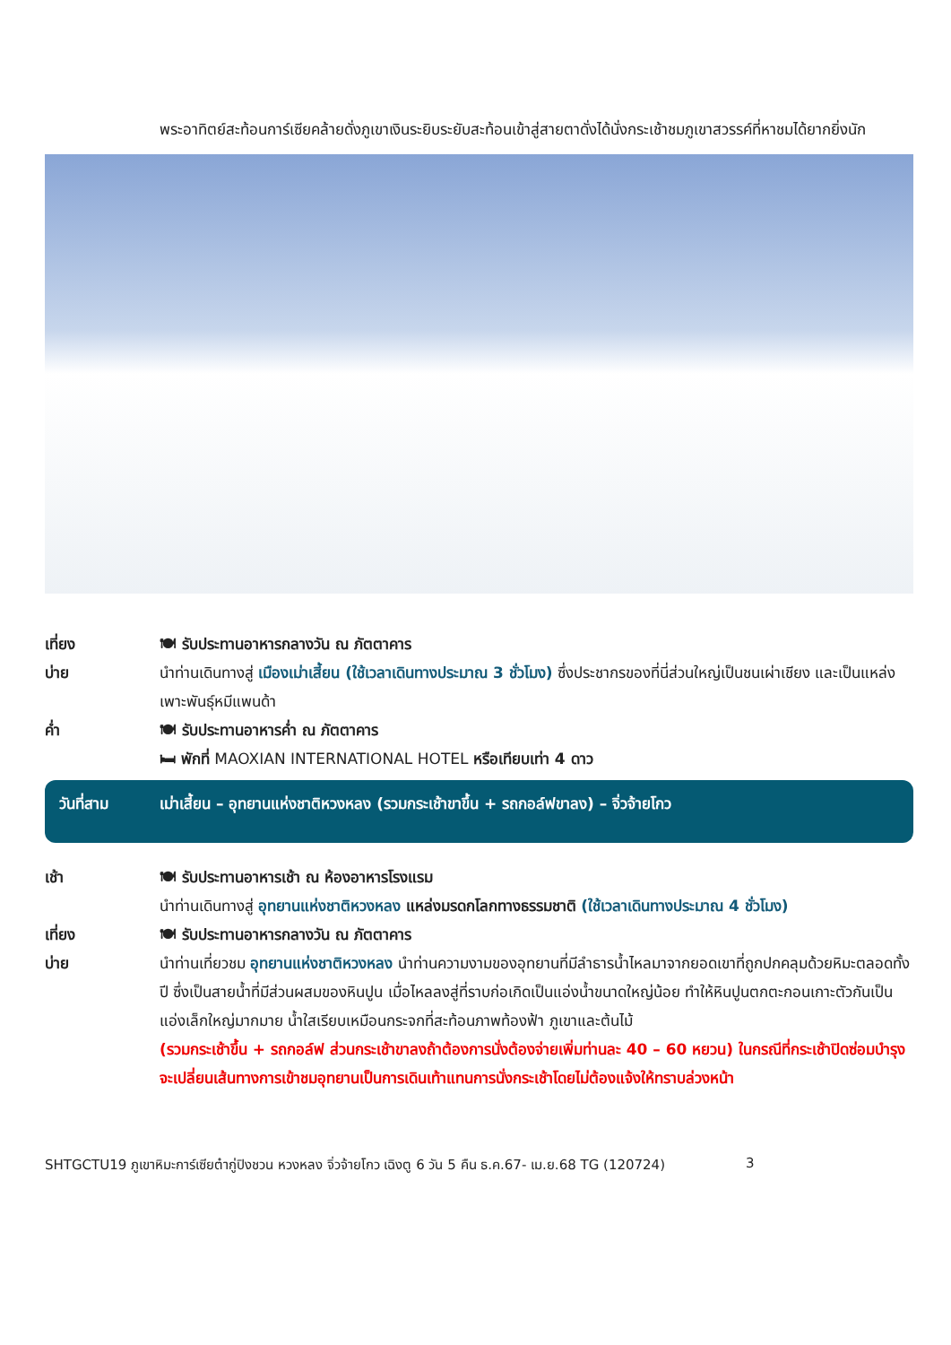พระอาทิตย์สะท้อนการ์เซียคล้ายดั่งภูเขาเงินระยิบระยับสะท้อนเข้าสู่สายตาดั่งได้นั่งกระเช้าชมภูเขาสวรรค์ที่หาชมได้ยากยิ่งนัก
เที่ยง 🍽 รับประทานอาหารกลางวัน ณ ภัตตาคาร
บ่าย นำท่านเดินทางสู่ เมืองเม่าเสี้ยน (ใช้เวลาเดินทางประมาณ 3 ชั่วโมง) ซึ่งประชากรของที่นี่ส่วนใหญ่เป็นชนเผ่าเชียง และเป็นแหล่งเพาะพันธุ์หมีแพนด้า
ค่ำ 🍽 รับประทานอาหารค่ำ ณ ภัตตาคาร
🛏 พักที่ MAOXIAN INTERNATIONAL HOTEL หรือเทียบเท่า 4 ดาว
วันที่สาม เม่าเสี้ยน – อุทยานแห่งชาติหวงหลง (รวมกระเช้าขาขึ้น + รถกอล์ฟขาลง) – จิ่วจ้ายโกว
เช้า 🍽 รับประทานอาหารเช้า ณ ห้องอาหารโรงแรม
นำท่านเดินทางสู่ อุทยานแห่งชาติหวงหลง แหล่งมรดกโลกทางธรรมชาติ (ใช้เวลาเดินทางประมาณ 4 ชั่วโมง)
เที่ยง 🍽 รับประทานอาหารกลางวัน ณ ภัตตาคาร
บ่าย นำท่านเที่ยวชม อุทยานแห่งชาติหวงหลง นำท่านความงามของอุทยานที่มีลำธารน้ำไหลมาจากยอดเขาที่ถูกปกคลุมด้วยหิมะตลอดทั้งปี ซึ่งเป็นสายน้ำที่มีส่วนผสมของหินปูน เมื่อไหลลงสู่ที่ราบก่อเกิดเป็นแอ่งน้ำขนาดใหญ่น้อย ทำให้หินปูนตกตะกอนเกาะตัวกันเป็นแอ่งเล็กใหญ่มากมาย น้ำใสเรียบเหมือนกระจกที่สะท้อนภาพท้องฟ้า ภูเขาและต้นไม้
(รวมกระเช้าขึ้น + รถกอล์ฟ ส่วนกระเช้าขาลงถ้าต้องการนั่งต้องจ่ายเพิ่มท่านละ 40 – 60 หยวน) ในกรณีที่กระเช้าปิดซ่อมบำรุง จะเปลี่ยนเส้นทางการเข้าชมอุทยานเป็นการเดินเท้าแทนการนั่งกระเช้าโดยไม่ต้องแจ้งให้ทราบล่วงหน้า
SHTGCTU19 ภูเขาหิมะการ์เซียต๋ากู่ปิงชวน หวงหลง จิ่วจ้ายโกว เฉิงตู 6 วัน 5 คืน ธ.ค.67- เม.ย.68 TG (120724) 3